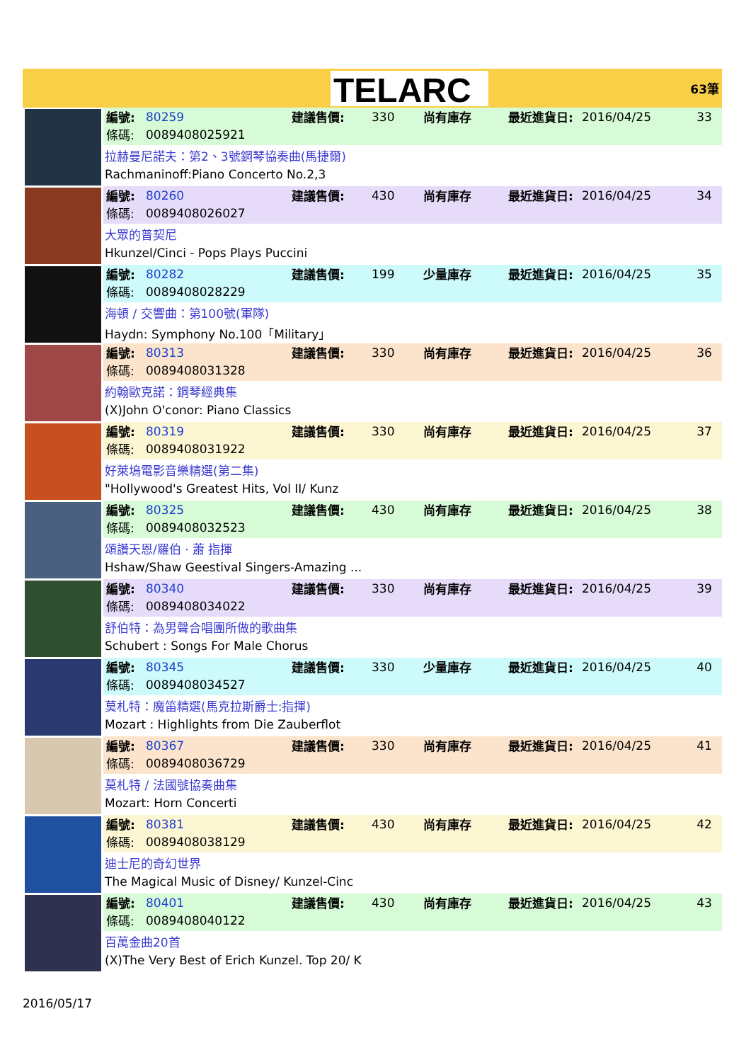TELARC
63筆
| 編號: | 80259 | 建議售價: | 330 | 尚有庫存 | 最近進貨日: | 2016/04/25 | 33 |
| 條碼: | 0089408025921 | | | | | | |
拉赫曼尼諾夫：第2、3號鋼琴協奏曲(馬捷爾)
Rachmaninoff:Piano Concerto No.2,3
| 編號: | 80260 | 建議售價: | 430 | 尚有庫存 | 最近進貨日: | 2016/04/25 | 34 |
| 條碼: | 0089408026027 | | | | | | |
大眾的普契尼
Hkunzel/Cinci - Pops Plays Puccini
| 編號: | 80282 | 建議售價: | 199 | 少量庫存 | 最近進貨日: | 2016/04/25 | 35 |
| 條碼: | 0089408028229 | | | | | | |
海頓 / 交響曲：第100號(軍隊)
Haydn: Symphony No.100「Military」
| 編號: | 80313 | 建議售價: | 330 | 尚有庫存 | 最近進貨日: | 2016/04/25 | 36 |
| 條碼: | 0089408031328 | | | | | | |
約翰歐克諾：鋼琴經典集
(X)John O'conor: Piano Classics
| 編號: | 80319 | 建議售價: | 330 | 尚有庫存 | 最近進貨日: | 2016/04/25 | 37 |
| 條碼: | 0089408031922 | | | | | | |
好萊塢電影音樂精選(第二集)
"Hollywood's Greatest Hits, Vol II/ Kunz
| 編號: | 80325 | 建議售價: | 430 | 尚有庫存 | 最近進貨日: | 2016/04/25 | 38 |
| 條碼: | 0089408032523 | | | | | | |
頌讚天恩/羅伯 · 蕭 指揮
Hshaw/Shaw Geestival Singers-Amazing ...
| 編號: | 80340 | 建議售價: | 330 | 尚有庫存 | 最近進貨日: | 2016/04/25 | 39 |
| 條碼: | 0089408034022 | | | | | | |
舒伯特：為男聲合唱團所做的歌曲集
Schubert : Songs For Male Chorus
| 編號: | 80345 | 建議售價: | 330 | 少量庫存 | 最近進貨日: | 2016/04/25 | 40 |
| 條碼: | 0089408034527 | | | | | | |
莫札特：魔笛精選(馬克拉斯爵士:指揮)
Mozart : Highlights from Die Zauberflot
| 編號: | 80367 | 建議售價: | 330 | 尚有庫存 | 最近進貨日: | 2016/04/25 | 41 |
| 條碼: | 0089408036729 | | | | | | |
莫札特 / 法國號協奏曲集
Mozart: Horn Concerti
| 編號: | 80381 | 建議售價: | 430 | 尚有庫存 | 最近進貨日: | 2016/04/25 | 42 |
| 條碼: | 0089408038129 | | | | | | |
迪士尼的奇幻世界
The Magical Music of Disney/ Kunzel-Cinc
| 編號: | 80401 | 建議售價: | 430 | 尚有庫存 | 最近進貨日: | 2016/04/25 | 43 |
| 條碼: | 0089408040122 | | | | | | |
百萬金曲20首
(X)The Very Best of Erich Kunzel. Top 20/ K
2016/05/17